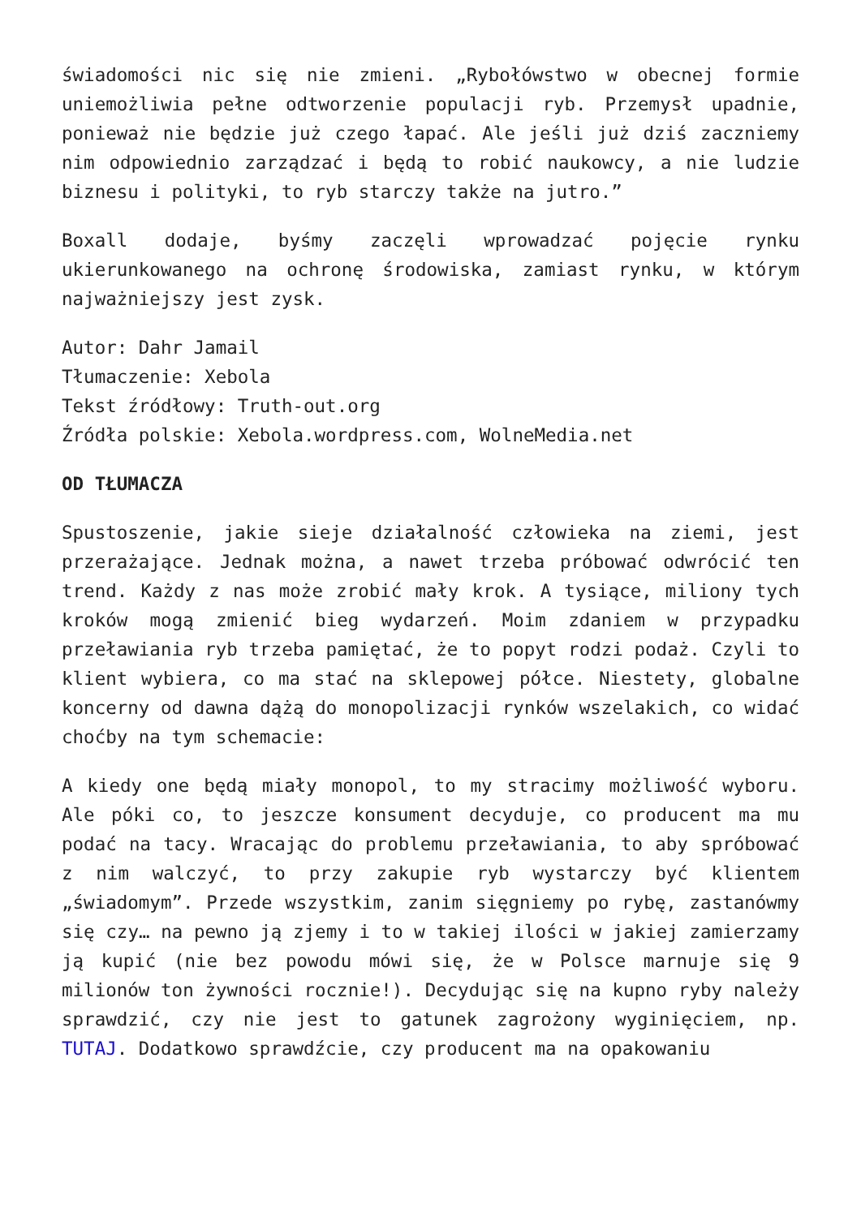świadomości nic się nie zmieni. „Rybołówstwo w obecnej formie uniemożliwia pełne odtworzenie populacji ryb. Przemysł upadnie, ponieważ nie będzie już czego łapać. Ale jeśli już dziś zaczniemy nim odpowiednio zarządzać i będą to robić naukowcy, a nie ludzie biznesu i polityki, to ryb starczy także na jutro.”
Boxall dodaje, byśmy zaczęli wprowadzać pojęcie rynku ukierunkowanego na ochronę środowiska, zamiast rynku, w którym najważniejszy jest zysk.
Autor: Dahr Jamail
Tłumaczenie: Xebola
Tekst źródłowy: Truth-out.org
Źródła polskie: Xebola.wordpress.com, WolneMedia.net
OD TŁUMACZA
Spustoszenie, jakie sieje działalność człowieka na ziemi, jest przerażające. Jednak można, a nawet trzeba próbować odwrócić ten trend. Każdy z nas może zrobić mały krok. A tysiące, miliony tych kroków mogą zmienić bieg wydarzeń. Moim zdaniem w przypadku przeławiania ryb trzeba pamiętać, że to popyt rodzi podaż. Czyli to klient wybiera, co ma stać na sklepowej półce. Niestety, globalne koncerny od dawna dążą do monopolizacji rynków wszelakich, co widać choćby na tym schemacie:
A kiedy one będą miały monopol, to my stracimy możliwość wyboru. Ale póki co, to jeszcze konsument decyduje, co producent ma mu podać na tacy. Wracając do problemu przeławiania, to aby spróbować z nim walczyć, to przy zakupie ryb wystarczy być klientem „świadomym”. Przede wszystkim, zanim sięgniemy po rybę, zastanówmy się czy… na pewno ją zjemy i to w takiej ilości w jakiej zamierzamy ją kupić (nie bez powodu mówi się, że w Polsce marnuje się 9 milionów ton żywności rocznie!). Decydując się na kupno ryby należy sprawdzić, czy nie jest to gatunek zagrożony wyginięciem, np. TUTAJ. Dodatkowo sprawdźcie, czy producent ma na opakowaniu